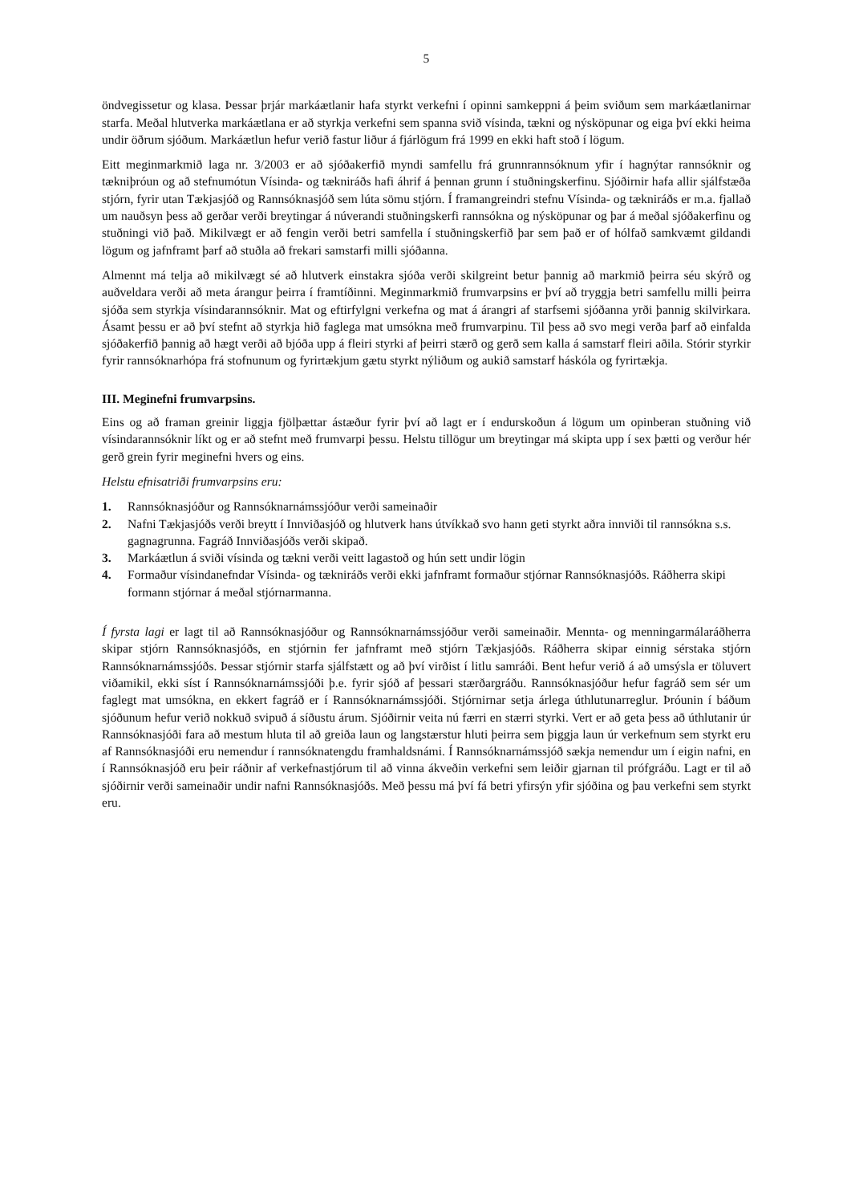5
öndvegissetur og klasa. Þessar þrjár markáætlanir hafa styrkt verkefni í opinni samkeppni á þeim sviðum sem markáætlanirnar starfa. Meðal hlutverka markáætlana er að styrkja verkefni sem spanna svið vísinda, tækni og nýsköpunar og eiga því ekki heima undir öðrum sjóðum. Markáætlun hefur verið fastur liður á fjárlögum frá 1999 en ekki haft stoð í lögum.
Eitt meginmarkmið laga nr. 3/2003 er að sjóðakerfið myndi samfellu frá grunnrannsóknum yfir í hagnýtar rannsóknir og tækniþróun og að stefnumótun Vísinda- og tækniráðs hafi áhrif á þennan grunn í stuðningskerfinu. Sjóðirnir hafa allir sjálfstæða stjórn, fyrir utan Tækjasjóð og Rannsóknasjóð sem lúta sömu stjórn. Í framangreindri stefnu Vísinda- og tækniráðs er m.a. fjallað um nauðsyn þess að gerðar verði breytingar á núverandi stuðningskerfi rannsókna og nýsköpunar og þar á meðal sjóðakerfinu og stuðningi við það. Mikilvægt er að fengin verði betri samfella í stuðningskerfið þar sem það er of hólfað samkvæmt gildandi lögum og jafnframt þarf að stuðla að frekari samstarfi milli sjóðanna.
Almennt má telja að mikilvægt sé að hlutverk einstakra sjóða verði skilgreint betur þannig að markmið þeirra séu skýrð og auðveldara verði að meta árangur þeirra í framtíðinni. Meginmarkmið frumvarpsins er því að tryggja betri samfellu milli þeirra sjóða sem styrkja vísindarannsóknir. Mat og eftirfylgni verkefna og mat á árangri af starfsemi sjóðanna yrði þannig skilvirkara. Ásamt þessu er að því stefnt að styrkja hið faglega mat umsókna með frumvarpinu. Til þess að svo megi verða þarf að einfalda sjóðakerfið þannig að hægt verði að bjóða upp á fleiri styrki af þeirri stærð og gerð sem kalla á samstarf fleiri aðila. Stórir styrkir fyrir rannsóknarhópa frá stofnunum og fyrirtækjum gætu styrkt nýliðum og aukið samstarf háskóla og fyrirtækja.
III. Meginefni frumvarpsins.
Eins og að framan greinir liggja fjölþættar ástæður fyrir því að lagt er í endurskoðun á lögum um opinberan stuðning við vísindarannsóknir líkt og er að stefnt með frumvarpi þessu. Helstu tillögur um breytingar má skipta upp í sex þætti og verður hér gerð grein fyrir meginefni hvers og eins.
Helstu efnisatriði frumvarpsins eru:
1. Rannsóknasjóður og Rannsóknarnámssjóður verði sameinaðir
2. Nafni Tækjasjóðs verði breytt í Innviðasjóð og hlutverk hans útvíkkað svo hann geti styrkt aðra innviði til rannsókna s.s. gagnagrunna. Fagráð Innviðasjóðs verði skipað.
3. Markáætlun á sviði vísinda og tækni verði veitt lagastoð og hún sett undir lögin
4. Formaður vísindanefndar Vísinda- og tækniráðs verði ekki jafnframt formaður stjórnar Rannsóknasjóðs. Ráðherra skipi formann stjórnar á meðal stjórnarmanna.
Í fyrsta lagi er lagt til að Rannsóknasjóður og Rannsóknarnámssjóður verði sameinaðir. Mennta- og menningarmálaráðherra skipar stjórn Rannsóknasjóðs, en stjórnin fer jafnframt með stjórn Tækjasjóðs. Ráðherra skipar einnig sérstaka stjórn Rannsóknarnámssjóðs. Þessar stjórnir starfa sjálfstætt og að því virðist í litlu samráði. Bent hefur verið á að umsýsla er töluvert viðamikil, ekki síst í Rannsóknarnámssjóði þ.e. fyrir sjóð af þessari stærðargráðu. Rannsóknasjóður hefur fagráð sem sér um faglegt mat umsókna, en ekkert fagráð er í Rannsóknarnámssjóði. Stjórnirnar setja árlega úthlutunarreglur. Þróunin í báðum sjóðunum hefur verið nokkuð svipuð á síðustu árum. Sjóðirnir veita nú færri en stærri styrki. Vert er að geta þess að úthlutanir úr Rannsóknasjóði fara að mestum hluta til að greiða laun og langstærstur hluti þeirra sem þiggja laun úr verkefnum sem styrkt eru af Rannsóknasjóði eru nemendur í rannsóknatengdu framhaldsnámi. Í Rannsóknarnámssjóð sækja nemendur um í eigin nafni, en í Rannsóknasjóð eru þeir ráðnir af verkefnastjórum til að vinna ákveðin verkefni sem leiðir gjarnan til prófgráðu. Lagt er til að sjóðirnir verði sameinaðir undir nafni Rannsóknasjóðs. Með þessu má því fá betri yfirsýn yfir sjóðina og þau verkefni sem styrkt eru.